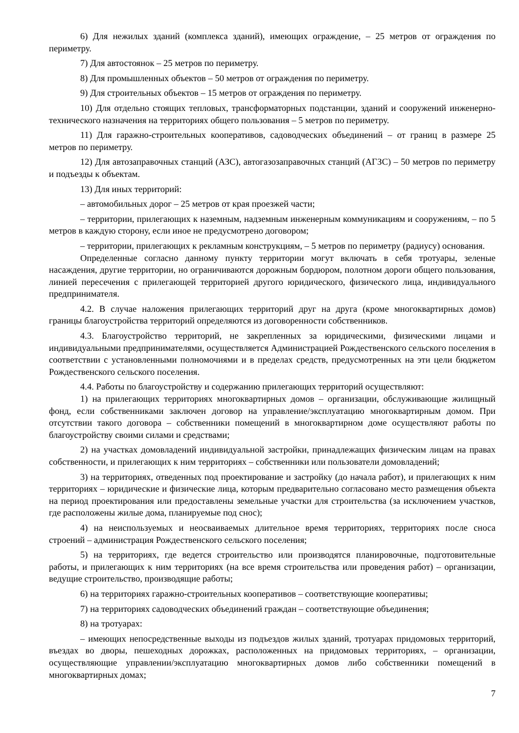6) Для нежилых зданий (комплекса зданий), имеющих ограждение, – 25 метров от ограждения по периметру.
7) Для автостоянок – 25 метров по периметру.
8) Для промышленных объектов – 50 метров от ограждения по периметру.
9) Для строительных объектов – 15 метров от ограждения по периметру.
10) Для отдельно стоящих тепловых, трансформаторных подстанции, зданий и сооружений инженерно-технического назначения на территориях общего пользования – 5 метров по периметру.
11) Для гаражно-строительных кооперативов, садоводческих объединений – от границ в размере 25 метров по периметру.
12) Для автозаправочных станций (АЗС), автогазозаправочных станций (АГЗС) – 50 метров по периметру и подъезды к объектам.
13) Для иных территорий:
– автомобильных дорог – 25 метров от края проезжей части;
– территории, прилегающих к наземным, надземным инженерным коммуникациям и сооружениям, – по 5 метров в каждую сторону, если иное не предусмотрено договором;
– территории, прилегающих к рекламным конструкциям, – 5 метров по периметру (радиусу) основания.
Определенные согласно данному пункту территории могут включать в себя тротуары, зеленые насаждения, другие территории, но ограничиваются дорожным бордюром, полотном дороги общего пользования, линией пересечения с прилегающей территорией другого юридического, физического лица, индивидуального предпринимателя.
4.2. В случае наложения прилегающих территорий друг на друга (кроме многоквартирных домов) границы благоустройства территорий определяются из договоренности собственников.
4.3. Благоустройство территорий, не закрепленных за юридическими, физическими лицами и индивидуальными предпринимателями, осуществляется Администрацией Рождественского сельского поселения в соответствии с установленными полномочиями и в пределах средств, предусмотренных на эти цели бюджетом Рождественского сельского поселения.
4.4. Работы по благоустройству и содержанию прилегающих территорий осуществляют:
1) на прилегающих территориях многоквартирных домов – организации, обслуживающие жилищный фонд, если собственниками заключен договор на управление/эксплуатацию многоквартирным домом. При отсутствии такого договора – собственники помещений в многоквартирном доме осуществляют работы по благоустройству своими силами и средствами;
2) на участках домовладений индивидуальной застройки, принадлежащих физическим лицам на правах собственности, и прилегающих к ним территориях – собственники или пользователи домовладений;
3) на территориях, отведенных под проектирование и застройку (до начала работ), и прилегающих к ним территориях – юридические и физические лица, которым предварительно согласовано место размещения объекта на период проектирования или предоставлены земельные участки для строительства (за исключением участков, где расположены жилые дома, планируемые под снос);
4) на неиспользуемых и неосваиваемых длительное время территориях, территориях после сноса строений – администрация Рождественского сельского поселения;
5) на территориях, где ведется строительство или производятся планировочные, подготовительные работы, и прилегающих к ним территориях (на все время строительства или проведения работ) – организации, ведущие строительство, производящие работы;
6) на территориях гаражно-строительных кооперативов – соответствующие кооперативы;
7) на территориях садоводческих объединений граждан – соответствующие объединения;
8) на тротуарах:
– имеющих непосредственные выходы из подъездов жилых зданий, тротуарах придомовых территорий, въездах во дворы, пешеходных дорожках, расположенных на придомовых территориях, – организации, осуществляющие управлении/эксплуатацию многоквартирных домов либо собственники помещений в многоквартирных домах;
7